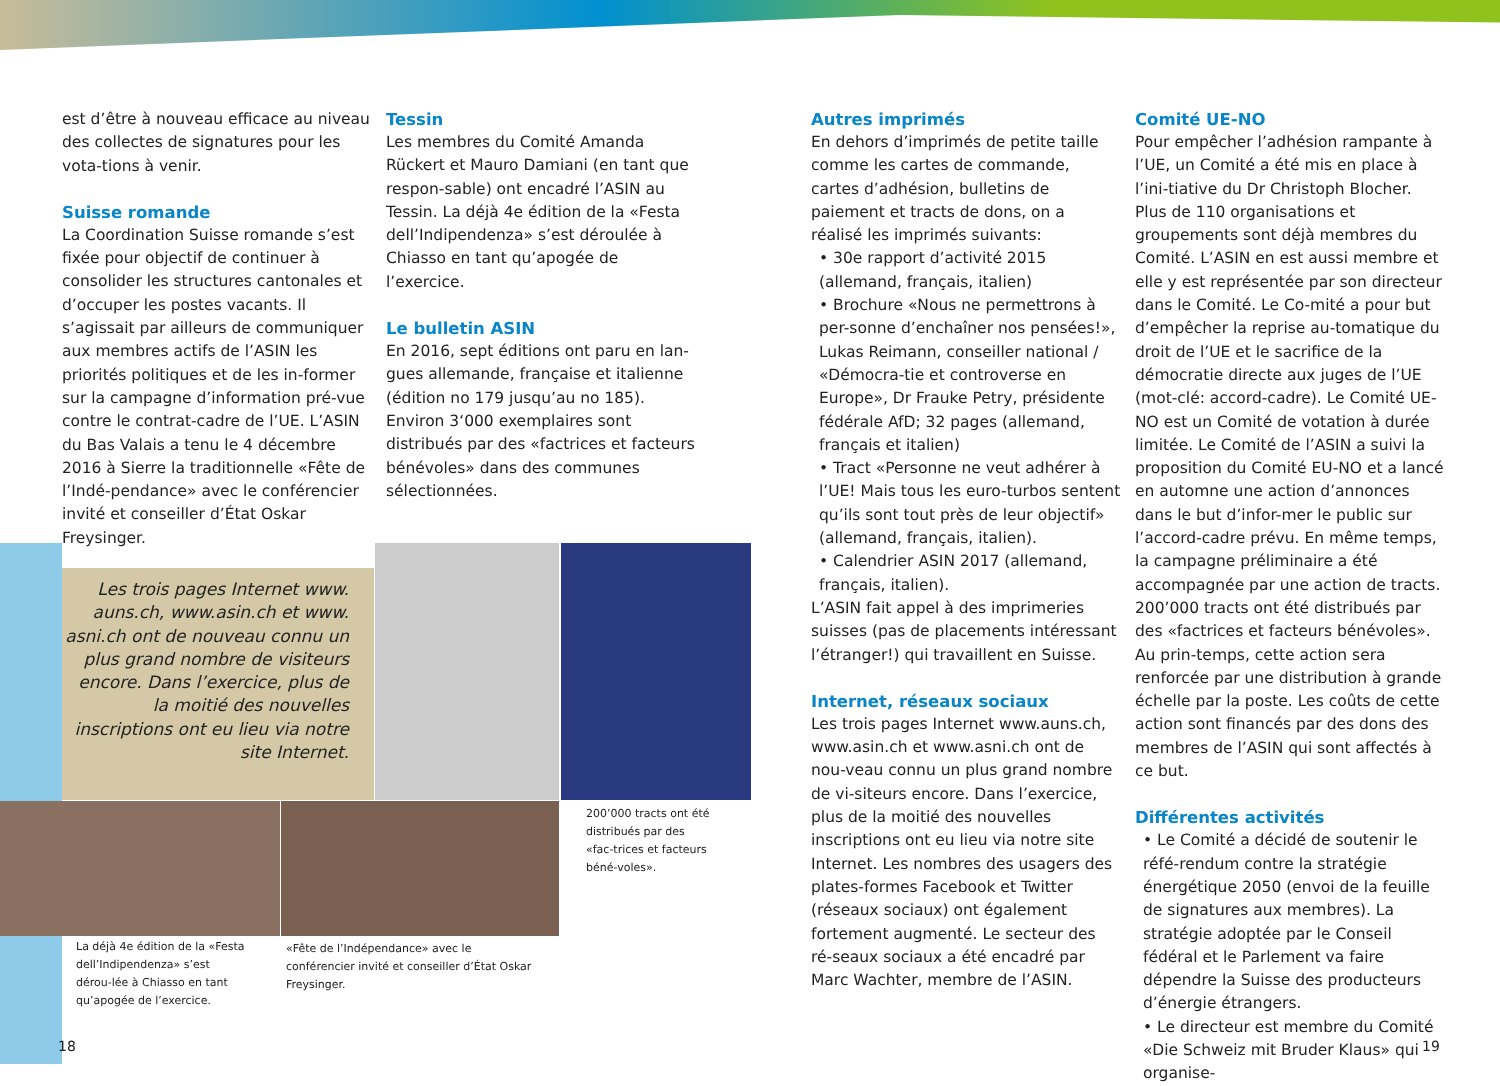est d’être à nouveau efficace au niveau des collectes de signatures pour les vota-tions à venir.
Suisse romande
La Coordination Suisse romande s’est fixée pour objectif de continuer à consolider les structures cantonales et d’occuper les postes vacants. Il s’agissait par ailleurs de communiquer aux membres actifs de l’ASIN les priorités politiques et de les in-former sur la campagne d’information pré-vue contre le contrat-cadre de l’UE. L’ASIN du Bas Valais a tenu le 4 décembre 2016 à Sierre la traditionnelle «Fête de l’Indé-pendance» avec le conférencier invité et conseiller d’État Oskar Freysinger.
Tessin
Les membres du Comité Amanda Rückert et Mauro Damiani (en tant que respon-sable) ont encadré l’ASIN au Tessin. La déjà 4e édition de la «Festa dell’Indipendenza» s’est déroulée à Chiasso en tant qu’apogée de l’exercice.
Le bulletin ASIN
En 2016, sept éditions ont paru en lan-gues allemande, française et italienne (édition no 179 jusqu’au no 185). Environ 3‘000 exemplaires sont distribués par des «factrices et facteurs bénévoles» dans des communes sélectionnées.
Les trois pages Internet www. auns.ch, www.asin.ch et www. asni.ch ont de nouveau connu un plus grand nombre de visiteurs encore. Dans l’exercice, plus de la moitié des nouvelles inscriptions ont eu lieu via notre site Internet.
La déjà 4e édition de la «Festa dell’Indipendenza» s’est dérou-lée à Chiasso en tant qu’apogée de l’exercice.
«Fête de l’Indépendance» avec le conférencier invité et conseiller d’État Oskar Freysinger.
200’000 tracts ont été distribués par des «fac-trices et facteurs béné-voles».
Autres imprimés
En dehors d’imprimés de petite taille comme les cartes de commande, cartes d’adhésion, bulletins de paiement et tracts de dons, on a réalisé les imprimés suivants:
• 30e rapport d’activité 2015 (allemand, français, italien)
• Brochure «Nous ne permettrons à per-sonne d’enchaîner nos pensées!», Lukas Reimann, conseiller national / «Démocra-tie et controverse en Europe», Dr Frauke Petry, présidente fédérale AfD; 32 pages (allemand, français et italien)
• Tract «Personne ne veut adhérer à l’UE! Mais tous les euro-turbos sentent qu’ils sont tout près de leur objectif» (allemand, français, italien).
• Calendrier ASIN 2017 (allemand, français, italien).
L’ASIN fait appel à des imprimeries suisses (pas de placements intéressant l’étranger!) qui travaillent en Suisse.
Internet, réseaux sociaux
Les trois pages Internet www.auns.ch, www.asin.ch et www.asni.ch ont de nou-veau connu un plus grand nombre de vi-siteurs encore. Dans l’exercice, plus de la moitié des nouvelles inscriptions ont eu lieu via notre site Internet. Les nombres des usagers des plates-formes Facebook et Twitter (réseaux sociaux) ont également fortement augmenté. Le secteur des ré-seaux sociaux a été encadré par Marc Wachter, membre de l’ASIN.
Comité UE-NO
Pour empêcher l’adhésion rampante à l’UE, un Comité a été mis en place à l’ini-tiative du Dr Christoph Blocher. Plus de 110 organisations et groupements sont déjà membres du Comité. L’ASIN en est aussi membre et elle y est représentée par son directeur dans le Comité. Le Co-mité a pour but d’empêcher la reprise au-tomatique du droit de l’UE et le sacrifice de la démocratie directe aux juges de l’UE (mot-clé: accord-cadre). Le Comité UE-NO est un Comité de votation à durée limitée. Le Comité de l’ASIN a suivi la proposition du Comité EU-NO et a lancé en automne une action d’annonces dans le but d’infor-mer le public sur l’accord-cadre prévu. En même temps, la campagne préliminaire a été accompagnée par une action de tracts. 200’000 tracts ont été distribués par des «factrices et facteurs bénévoles». Au prin-temps, cette action sera renforcée par une distribution à grande échelle par la poste. Les coûts de cette action sont financés par des dons des membres de l’ASIN qui sont affectés à ce but.
Différentes activités
• Le Comité a décidé de soutenir le réfé-rendum contre la stratégie énergétique 2050 (envoi de la feuille de signatures aux membres). La stratégie adoptée par le Conseil fédéral et le Parlement va faire dépendre la Suisse des producteurs d’énergie étrangers.
• Le directeur est membre du Comité «Die Schweiz mit Bruder Klaus» qui organise-
18 19